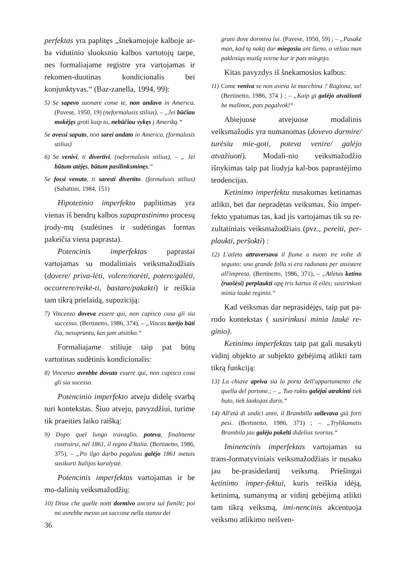perfektas yra paplitęs „šnekamojoje kalboje ar-ba vidutinio sluoksnio kalbos vartotojų tarpe, nes formaliajame registre yra vartojamas ir rekomen-duotinas kondicionalis bei konjunktyvas.“ (Baz-zanella, 1994, 99):
5) Se sapevo suonare come te, non andavo in America. (Pavese, 1950, 19) (neformalusis stilius), – „Jei būčiau mokėjęs groti kaip tu, nebūčiau vykęs į Ameriką.“
Se avessi saputo, non sarei andato in America. (formalusis stilius)
6) Se venivi, ti divertivi. (neformalusis stilius), – „ Jei būtum atėjęs, būtum pasilinksminęs.“
Se fossi venuto, ti saresti divertito. (formalusis stilius) (Sabattini, 1984, 151)
Hipotetinio imperfekto paplitimas yra vienas iš bendrų kalbos supaprastinimo procesų įrody-mų (sudėtines ir sudėtingas formas pakeičia viena paprasta).
Potencinis imperfektas paprastai vartojamas su modaliniais veiksmažodžiais (dovere/ priva-lėti, volere/norėti, potere/galėti, occorrere/reikė-ti, bastare/pakakti) ir reiškia tam tikrą prielaidą, supoziciją:
7) Vincenzo doveva essere qui, non capisco cosa gli sia successo. (Bertinetto, 1986, 374), – „Vincas turėjo būti čia, nesuprantu, kas jam atsitiko.“
Formaliajame stiliuje taip pat būtų vartotinas sudėtinis kondicionalis:
8) Vincenzo avrebbe dovuto essere qui, non capisco cosa gli sia sucesso.
Potencinio imperfekto atveju didelę svarbą turi kontekstas. Šiuo atveju, pavyzdžiui, turime tik praeities laiko raišką:
9) Dopo quel lungo travaglio, poteva, finalmente costruirsi, nel 1861, il regno d'Italia. (Bertinetto, 1986, 375), – „Po ilgo darbo pagaliau galėjo 1861 metais susikurti Italijos karalystė.
Potencinis imperfektas vartojamas ir be mo-dalinių veiksmažodžių:
10) Disse che quelle notti dormivo ancora sul fienile; poi mi avrebbe messo un saccone nella stanza dei
grani dove dormiva lui. (Pavese, 1950, 59) ; – „Pasakė man, kad tą naktį dar miegosiu ant šieno, o vėliau man paklosiąs maišą svirne kur ir pats miegojo.
Kitas pavyzdys iš šnekamosios kalbos:
11) Come veniva se non aveva la macchina ? Ragiona, su! (Bertinetto, 1986, 374 ) ; – „Kaip gi galėjo atvažiuoti be mašinos, pats pagalvok!“
Abiejuose atvejuose modalinis veiksmažodis yra numanomas (dovevo dormire/ turėsiu mie-goti, poteva venire/ galėjo atvažiuoti). Modali-nio veiksmažodžio išnykimas taip pat liudyja kal-bos paprastėjimo tendencijas.
Ketinimo imperfektu nusakomas ketinamas atlikti, bet dar nepradėtas veiksmas. Šio imper-fekto ypatumas tas, kad jis vartojamas tik su re-zultatiniais veiksmažodžiais (pvz., pereiti, per-plaukti, peršokti) :
12) L'atleta attraversava il fiume a nuoto tre volte di seguito; una grande folla si era radunata per assistere all'impresa. (Bertinetto, 1986, 371), – „Atletas ketino (ruošėsi) perplaukti upę tris kartus iš eilės; susirinkusi minia laukė reginio.“
Kad veiksmas dar neprasidėjęs, taip pat pa-rodo kontekstas ( susirinkusi minia laukė re-ginio).
Ketinimo imperfektas taip pat gali nusakyti vidinį objekto ar subjekto gebėjimą atlikti tam tikrą funkciją:
13) La chiave apriva sia la porta dell'appartamento che quella del portone.; – „ Tuo raktu galėjai atrakinti tiek buto, tiek laukujas duris.“
14) All'età di undici anni, il Brambilla sollevava già forti pesi. (Bertinetto, 1986, 371) ; – „Trylikametis Brambila jau galėjo pakelti didelius svorius.“
Iminencinis imperfektas vartojamas su trans-formatyviniais veiksmažodžiais ir nusako jau be-prasidedantį veiksmą. Priešingai ketinimo imper-fektui, kuris reiškia idėją, ketinimą, sumanymą ar vidinį gebėjimą atlikti tam tikrą veiksmą, imi-nencinis akcentuoja veiksmo atlikimo neišven-
36